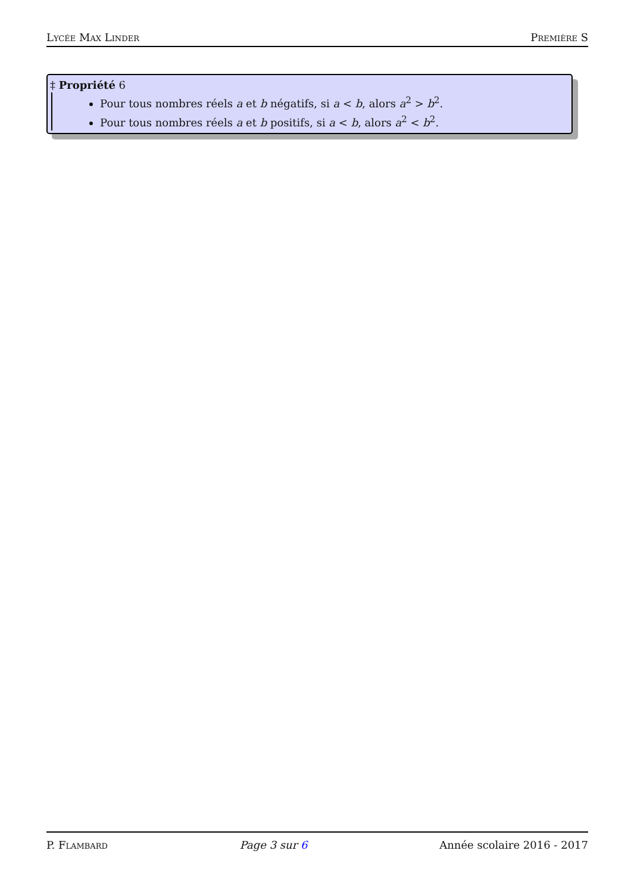Lycée Max Linder Première S
‡ Propriété 6
Pour tous nombres réels a et b négatifs, si a < b, alors a<sup>2</sup> > b<sup>2</sup>.
Pour tous nombres réels a et b positifs, si a < b, alors a<sup>2</sup> < b<sup>2</sup>.
P. Flambard Page 3 sur 6 Année scolaire 2016 - 2017